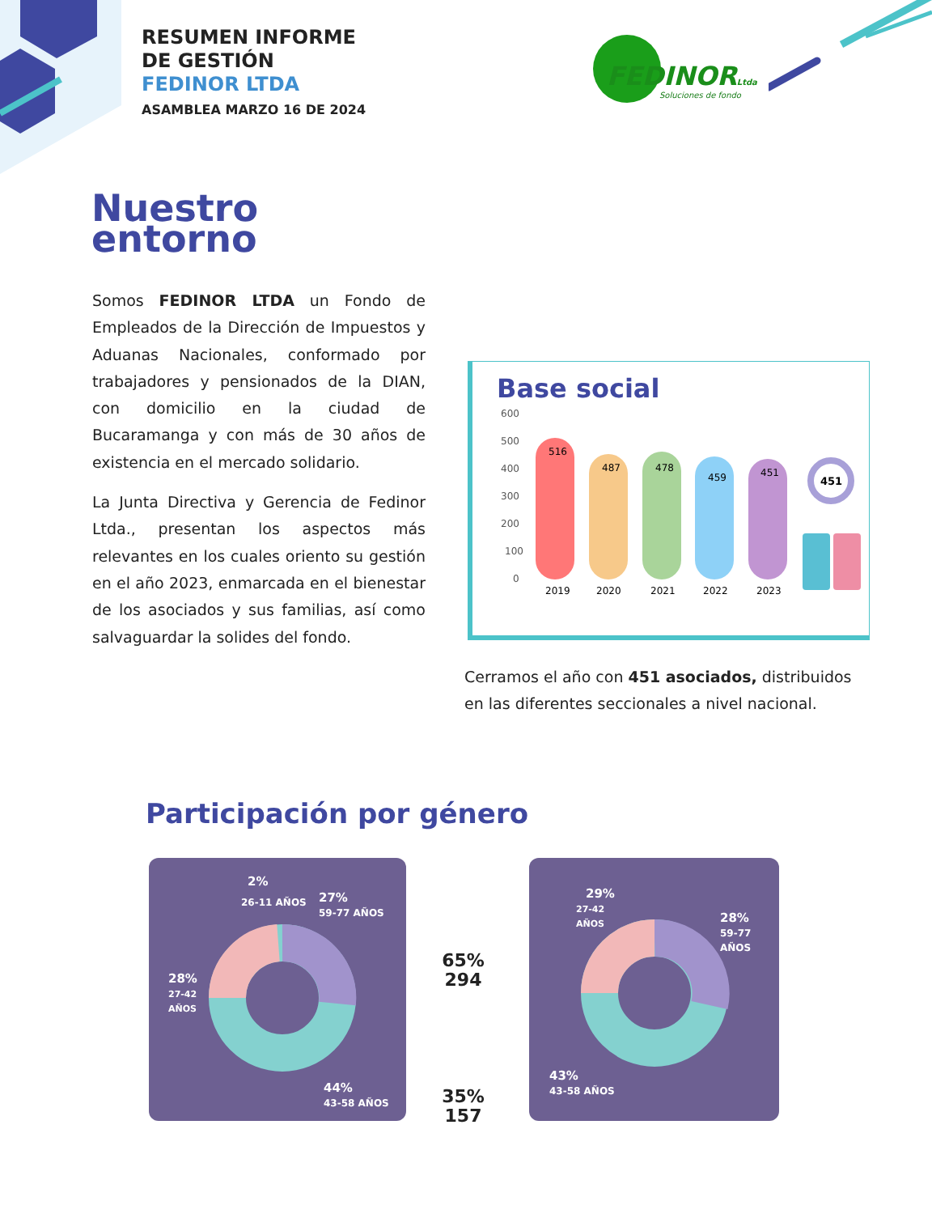RESUMEN INFORME
DE GESTIÓN
FEDINOR LTDA
ASAMBLEA MARZO 16 DE 2024
FEDINORLtda
Soluciones de fondo
Nuestro
entorno
Somos FEDINOR LTDA un Fondo de Empleados de la Dirección de Impuestos y Aduanas Nacionales, conformado por trabajadores y pensionados de la DIAN, con domicilio en la ciudad de Bucaramanga y con más de 30 años de existencia en el mercado solidario.
La Junta Directiva y Gerencia de Fedinor Ltda., presentan los aspectos más relevantes en los cuales oriento su gestión en el año 2023, enmarcada en el bienestar de los asociados y sus familias, así como salvaguardar la solides del fondo.
Base social
600
500
400
300
200
100
0
516
2019
487
2020
478
2021
459
2022
451
2023
451
Cerramos el año con 451 asociados, distribuidos en las diferentes seccionales a nivel nacional.
Participación por género
2%
26-11 AÑOS
27%
59-77 AÑOS
28%
27-42
AÑOS
44%
43-58 AÑOS
65%
294
35%
157
29%
27-42
AÑOS
28%
59-77
AÑOS
43%
43-58 AÑOS